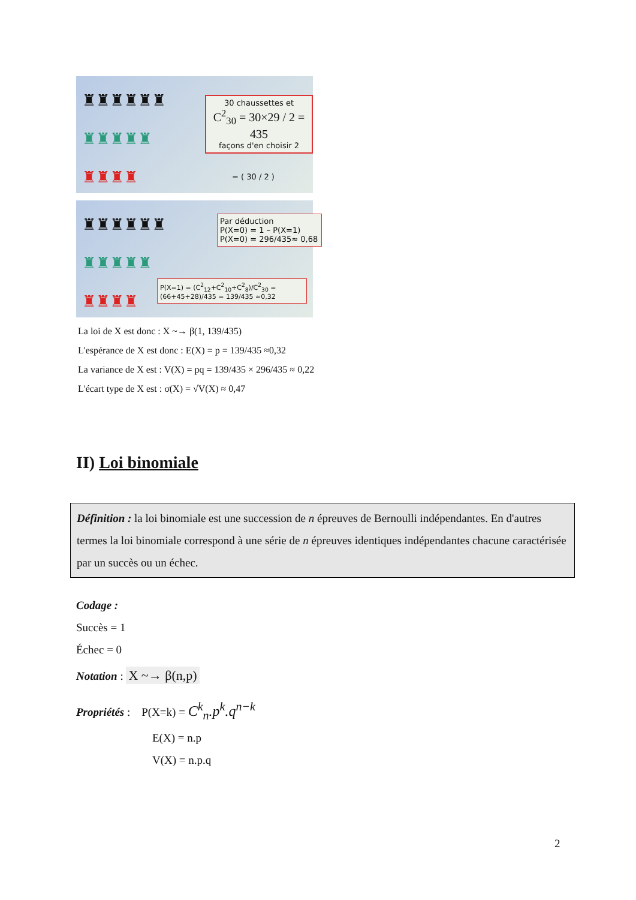♜♜♜♜♜♜
♜♜♜♜♜
♜♜♜♜
30 chaussettes et
C<sup>2</sup><sub>30</sub> = 30×29 / 2 = 435
façons d'en choisir 2
= ( 30 / 2 )
♜♜♜♜♜♜
♜♜♜♜♜
♜♜♜♜
Par déduction
P(X=0) = 1 – P(X=1)
P(X=0) = 296/435≈ 0,68
P(X=1) = (C<sup>2</sup><sub>12</sub>+C<sup>2</sup><sub>10</sub>+C<sup>2</sup><sub>8</sub>)/C<sup>2</sup><sub>30</sub> = (66+45+28)/435 = 139/435 ≈0,32
La loi de X est donc : X ~→ β(1, 139/435)
L'espérance de X est donc : E(X) = p = 139/435 ≈0,32
La variance de X est : V(X) = pq = 139/435 × 296/435 ≈ 0,22
L'écart type de X est : σ(X) = √V(X) ≈ 0,47
II) Loi binomiale
Définition : la loi binomiale est une succession de n épreuves de Bernoulli indépendantes. En d'autres termes la loi binomiale correspond à une série de n épreuves identiques indépendantes chacune caractérisée par un succès ou un échec.
Codage :
Succès = 1
Échec = 0
Notation : X ~→ β(n,p)
Propriétés : P(X=k) = C<sup>k</sup><sub>n</sub>.p<sup>k</sup>.q<sup>n−k</sup>
E(X) = n.p
V(X) = n.p.q
2